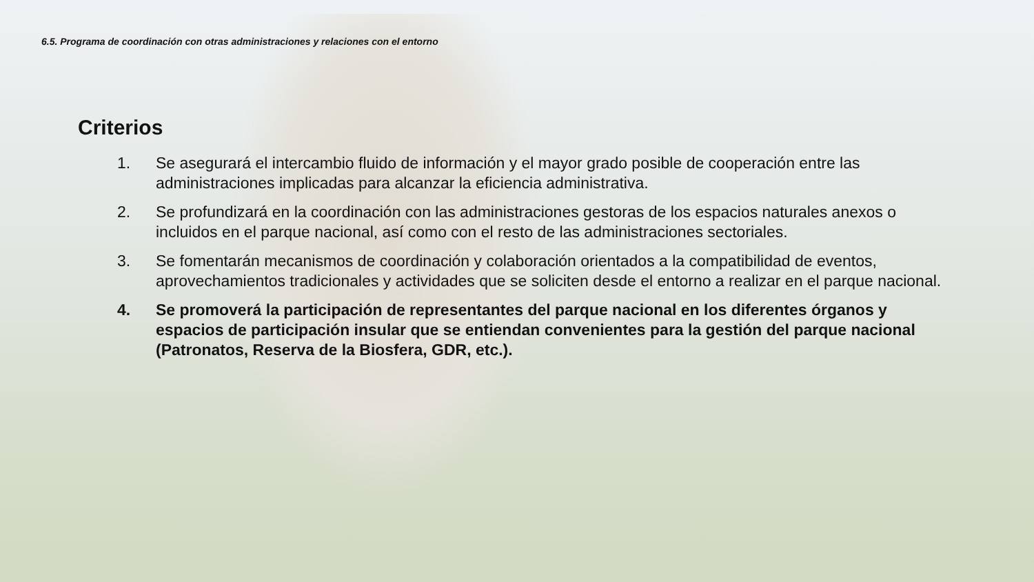6.5. Programa de coordinación con otras administraciones y relaciones con el entorno
Criterios
1. Se asegurará el intercambio fluido de información y el mayor grado posible de cooperación entre las administraciones implicadas para alcanzar la eficiencia administrativa.
2. Se profundizará en la coordinación con las administraciones gestoras de los espacios naturales anexos o incluidos en el parque nacional, así como con el resto de las administraciones sectoriales.
3. Se fomentarán mecanismos de coordinación y colaboración orientados a la compatibilidad de eventos, aprovechamientos tradicionales y actividades que se soliciten desde el entorno a realizar en el parque nacional.
4. Se promoverá la participación de representantes del parque nacional en los diferentes órganos y espacios de participación insular que se entiendan convenientes para la gestión del parque nacional (Patronatos, Reserva de la Biosfera, GDR, etc.).